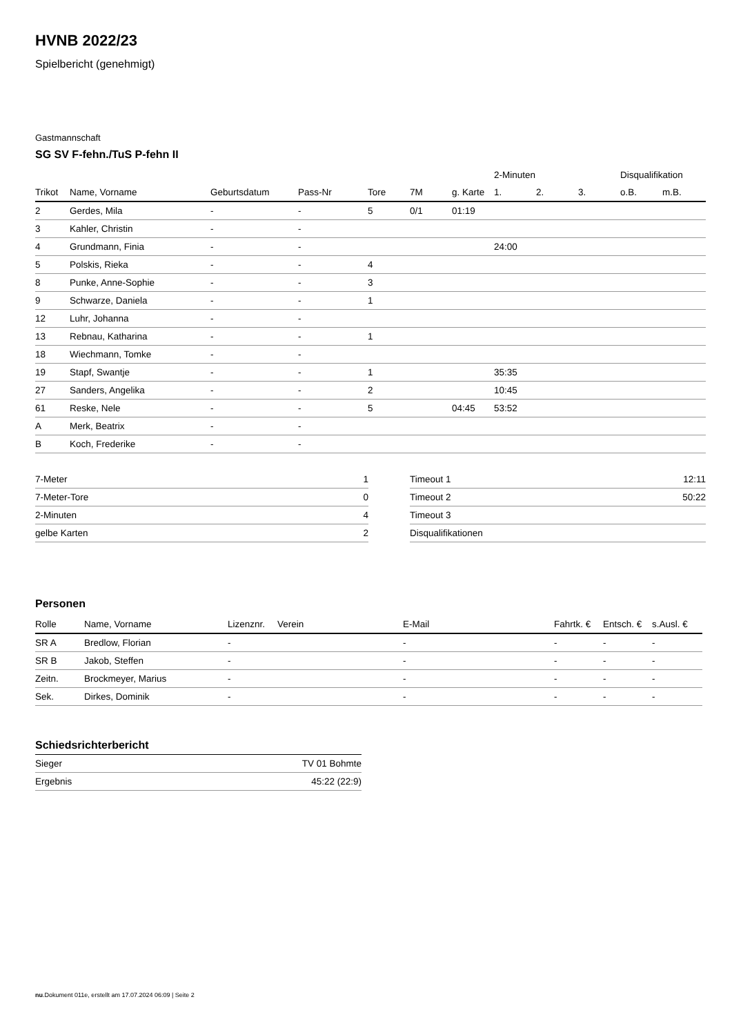HVNB 2022/23
Spielbericht (genehmigt)
Gastmannschaft
SG SV F-fehn./TuS P-fehn II
| | | | | | | | 2-Minuten | | | Disqualifikation | |
| Trikot | Name, Vorname | Geburtsdatum | Pass-Nr | Tore | 7M | g. Karte | 1. | 2. | 3. | o.B. | m.B. |
| 2 | Gerdes, Mila | - | - | 5 | 0/1 | 01:19 | | | | | |
| 3 | Kahler, Christin | - | - | | | | | | | | |
| 4 | Grundmann, Finia | - | - | | | | 24:00 | | | | |
| 5 | Polskis, Rieka | - | - | 4 | | | | | | | |
| 8 | Punke, Anne-Sophie | - | - | 3 | | | | | | | |
| 9 | Schwarze, Daniela | - | - | 1 | | | | | | | |
| 12 | Luhr, Johanna | - | - | | | | | | | | |
| 13 | Rebnau, Katharina | - | - | 1 | | | | | | | |
| 18 | Wiechmann, Tomke | - | - | | | | | | | | |
| 19 | Stapf, Swantje | - | - | 1 | | | 35:35 | | | | |
| 27 | Sanders, Angelika | - | - | 2 | | | 10:45 | | | | |
| 61 | Reske, Nele | - | - | 5 | | 04:45 | 53:52 | | | | |
| A | Merk, Beatrix | - | - | | | | | | | | |
| B | Koch, Frederike | - | - | | | | | | | | |
| 7-Meter | 1 |
| 7-Meter-Tore | 0 |
| 2-Minuten | 4 |
| gelbe Karten | 2 |
| Timeout 1 | 12:11 |
| Timeout 2 | 50:22 |
| Timeout 3 | |
| Disqualifikationen | |
Personen
| Rolle | Name, Vorname | Lizenznr. | Verein | E-Mail | Fahrtk. € | Entsch. € | s.Ausl. € |
| --- | --- | --- | --- | --- | --- | --- | --- |
| SR A | Bredlow, Florian | - | | - | - | - | - |
| SR B | Jakob, Steffen | - | | - | - | - | - |
| Zeitn. | Brockmeyer, Marius | - | | - | - | - | - |
| Sek. | Dirkes, Dominik | - | | - | - | - | - |
Schiedsrichterbericht
| Sieger | TV 01 Bohmte |
| Ergebnis | 45:22 (22:9) |
nu.Dokument 011e, erstellt am 17.07.2024 06:09 | Seite 2